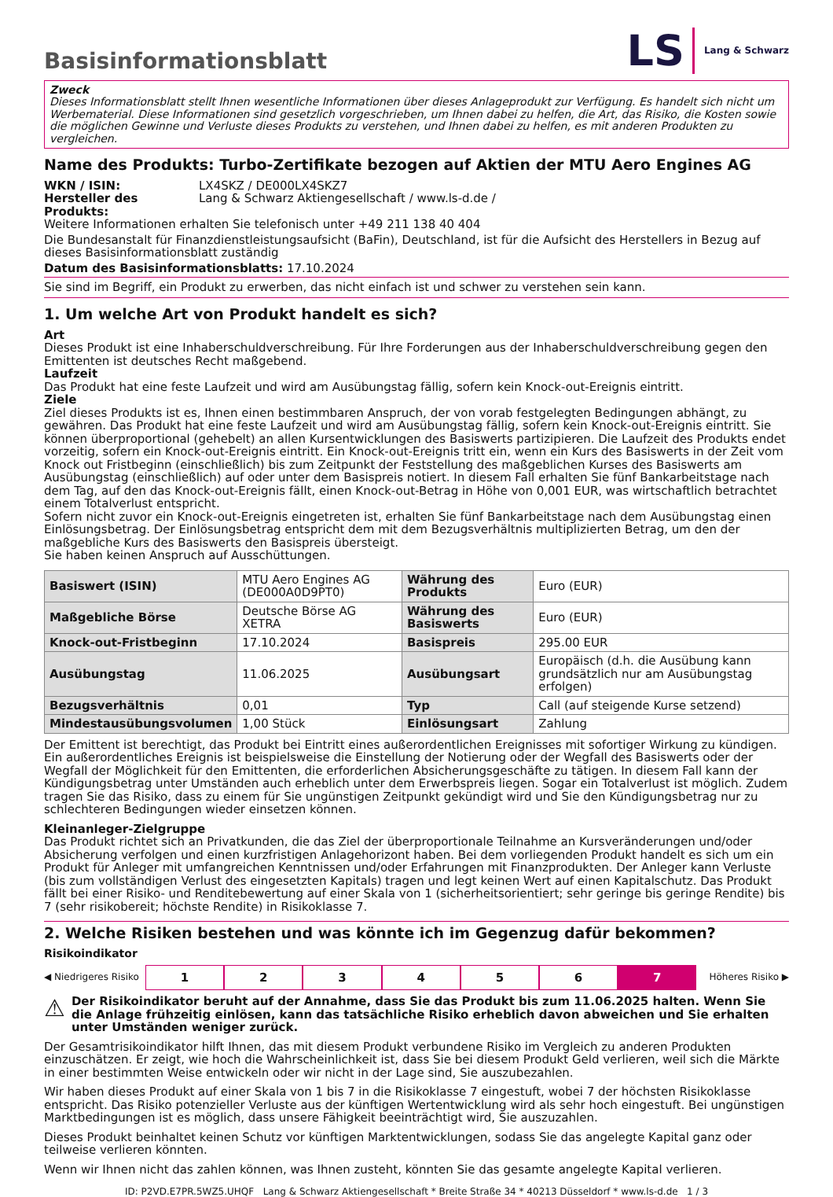Basisinformationsblatt
LS Lang & Schwarz
Zweck
Dieses Informationsblatt stellt Ihnen wesentliche Informationen über dieses Anlageprodukt zur Verfügung. Es handelt sich nicht um Werbematerial. Diese Informationen sind gesetzlich vorgeschrieben, um Ihnen dabei zu helfen, die Art, das Risiko, die Kosten sowie die möglichen Gewinne und Verluste dieses Produkts zu verstehen, und Ihnen dabei zu helfen, es mit anderen Produkten zu vergleichen.
Name des Produkts: Turbo-Zertifikate bezogen auf Aktien der MTU Aero Engines AG
WKN / ISIN: LX4SKZ / DE000LX4SKZ7
Hersteller des Produkts: Lang & Schwarz Aktiengesellschaft / www.ls-d.de /
Weitere Informationen erhalten Sie telefonisch unter +49 211 138 40 404
Die Bundesanstalt für Finanzdienstleistungsaufsicht (BaFin), Deutschland, ist für die Aufsicht des Herstellers in Bezug auf dieses Basisinformationsblatt zuständig
Datum des Basisinformationsblatts: 17.10.2024
Sie sind im Begriff, ein Produkt zu erwerben, das nicht einfach ist und schwer zu verstehen sein kann.
1. Um welche Art von Produkt handelt es sich?
Art
Dieses Produkt ist eine Inhaberschuldverschreibung. Für Ihre Forderungen aus der Inhaberschuldverschreibung gegen den Emittenten ist deutsches Recht maßgebend.
Laufzeit
Das Produkt hat eine feste Laufzeit und wird am Ausübungstag fällig, sofern kein Knock-out-Ereignis eintritt.
Ziele
Ziel dieses Produkts ist es, Ihnen einen bestimmbaren Anspruch, der von vorab festgelegten Bedingungen abhängt, zu gewähren. Das Produkt hat eine feste Laufzeit und wird am Ausübungstag fällig, sofern kein Knock-out-Ereignis eintritt. Sie können überproportional (gehebelt) an allen Kursentwicklungen des Basiswerts partizipieren. Die Laufzeit des Produkts endet vorzeitig, sofern ein Knock-out-Ereignis eintritt. Ein Knock-out-Ereignis tritt ein, wenn ein Kurs des Basiswerts in der Zeit vom Knock out Fristbeginn (einschließlich) bis zum Zeitpunkt der Feststellung des maßgeblichen Kurses des Basiswerts am Ausübungstag (einschließlich) auf oder unter dem Basispreis notiert. In diesem Fall erhalten Sie fünf Bankarbeitstage nach dem Tag, auf den das Knock-out-Ereignis fällt, einen Knock-out-Betrag in Höhe von 0,001 EUR, was wirtschaftlich betrachtet einem Totalverlust entspricht.
Sofern nicht zuvor ein Knock-out-Ereignis eingetreten ist, erhalten Sie fünf Bankarbeitstage nach dem Ausübungstag einen Einlösungsbetrag. Der Einlösungsbetrag entspricht dem mit dem Bezugsverhältnis multiplizierten Betrag, um den der maßgebliche Kurs des Basiswerts den Basispreis übersteigt.
Sie haben keinen Anspruch auf Ausschüttungen.
| Basiswert (ISIN) | MTU Aero Engines AG (DE000A0D9PT0) | Währung des Produkts | Euro (EUR) |
| Maßgebliche Börse | Deutsche Börse AG XETRA | Währung des Basiswerts | Euro (EUR) |
| Knock-out-Fristbeginn | 17.10.2024 | Basispreis | 295.00 EUR |
| Ausübungstag | 11.06.2025 | Ausübungsart | Europäisch (d.h. die Ausübung kann grundsätzlich nur am Ausübungstag erfolgen) |
| Bezugsverhältnis | 0,01 | Typ | Call (auf steigende Kurse setzend) |
| Mindestausübungsvolumen | 1,00 Stück | Einlösungsart | Zahlung |
Der Emittent ist berechtigt, das Produkt bei Eintritt eines außerordentlichen Ereignisses mit sofortiger Wirkung zu kündigen. Ein außerordentliches Ereignis ist beispielsweise die Einstellung der Notierung oder der Wegfall des Basiswerts oder der Wegfall der Möglichkeit für den Emittenten, die erforderlichen Absicherungsgeschäfte zu tätigen. In diesem Fall kann der Kündigungsbetrag unter Umständen auch erheblich unter dem Erwerbspreis liegen. Sogar ein Totalverlust ist möglich. Zudem tragen Sie das Risiko, dass zu einem für Sie ungünstigen Zeitpunkt gekündigt wird und Sie den Kündigungsbetrag nur zu schlechteren Bedingungen wieder einsetzen können.
Kleinanleger-Zielgruppe
Das Produkt richtet sich an Privatkunden, die das Ziel der überproportionale Teilnahme an Kursveränderungen und/oder Absicherung verfolgen und einen kurzfristigen Anlagehorizont haben. Bei dem vorliegenden Produkt handelt es sich um ein Produkt für Anleger mit umfangreichen Kenntnissen und/oder Erfahrungen mit Finanzprodukten. Der Anleger kann Verluste (bis zum vollständigen Verlust des eingesetzten Kapitals) tragen und legt keinen Wert auf einen Kapitalschutz. Das Produkt fällt bei einer Risiko- und Renditebewertung auf einer Skala von 1 (sicherheitsorientiert; sehr geringe bis geringe Rendite) bis 7 (sehr risikobereit; höchste Rendite) in Risikoklasse 7.
2. Welche Risiken bestehen und was könnte ich im Gegenzug dafür bekommen?
Risikoindikator
◀ Niedrigeres Risiko 123456 7 Höheres Risiko ▶
⚠ Der Risikoindikator beruht auf der Annahme, dass Sie das Produkt bis zum 11.06.2025 halten. Wenn Sie die Anlage frühzeitig einlösen, kann das tatsächliche Risiko erheblich davon abweichen und Sie erhalten unter Umständen weniger zurück.
Der Gesamtrisikoindikator hilft Ihnen, das mit diesem Produkt verbundene Risiko im Vergleich zu anderen Produkten einzuschätzen. Er zeigt, wie hoch die Wahrscheinlichkeit ist, dass Sie bei diesem Produkt Geld verlieren, weil sich die Märkte in einer bestimmten Weise entwickeln oder wir nicht in der Lage sind, Sie auszubezahlen.
Wir haben dieses Produkt auf einer Skala von 1 bis 7 in die Risikoklasse 7 eingestuft, wobei 7 der höchsten Risikoklasse entspricht. Das Risiko potenzieller Verluste aus der künftigen Wertentwicklung wird als sehr hoch eingestuft. Bei ungünstigen Marktbedingungen ist es möglich, dass unsere Fähigkeit beeinträchtigt wird, Sie auszuzahlen.
Dieses Produkt beinhaltet keinen Schutz vor künftigen Marktentwicklungen, sodass Sie das angelegte Kapital ganz oder teilweise verlieren könnten.
Wenn wir Ihnen nicht das zahlen können, was Ihnen zusteht, könnten Sie das gesamte angelegte Kapital verlieren.
ID: P2VD.E7PR.5WZ5.UHQF Lang & Schwarz Aktiengesellschaft * Breite Straße 34 * 40213 Düsseldorf * www.ls-d.de 1 / 3